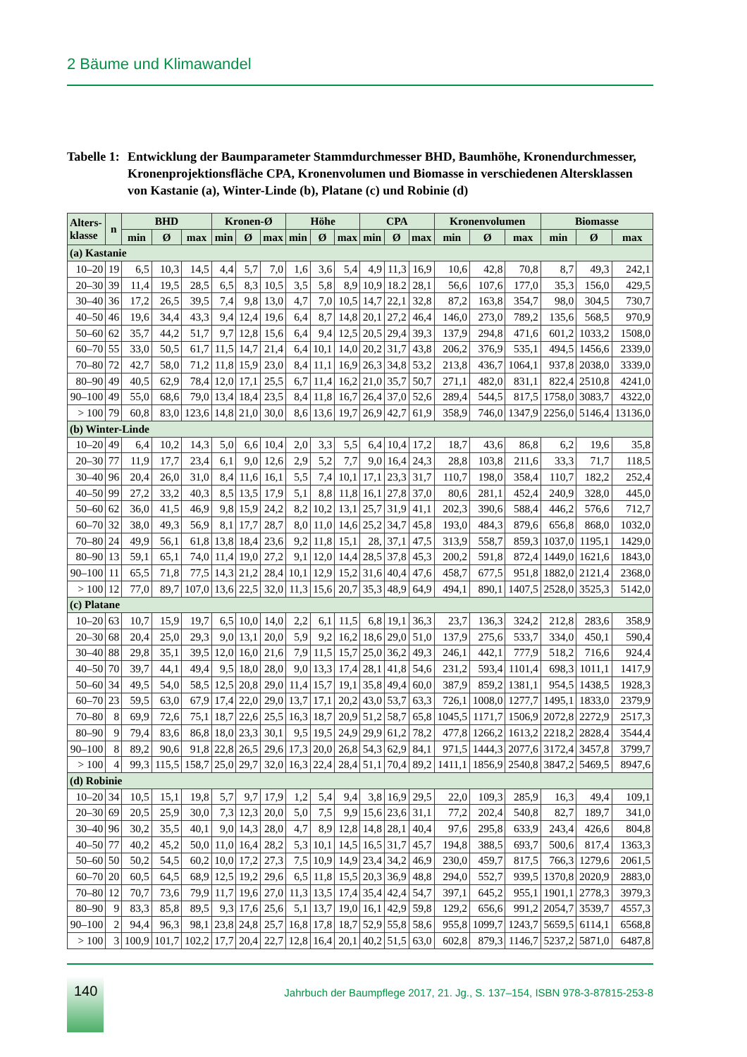2 Bäume und Klimawandel
Tabelle 1:
Entwicklung der Baumparameter Stammdurchmesser BHD, Baumhöhe, Kronendurch­messer, Kronenprojektionsfläche CPA, Kronenvolumen und Biomasse in verschiedenen Altersklassen von Kastanie (a), Winter-Linde (b), Platane (c) und Robinie (d)
| Alters- klasse | n | BHD | | | Kronen-Ø | | | Höhe | | | CPA | | | Kronenvolumen | | | Biomasse | | |
| --- | --- | --- | --- | --- | --- | --- | --- | --- | --- | --- | --- | --- | --- | --- | --- | --- | --- | --- | --- |
| | | min | Ø | max | min | Ø | max | min | Ø | max | min | Ø | max | min | Ø | max | min | Ø | max |
| (a) Kastanie | | | | | | | | | | | | | | | | | | | |
| 10–20 | 19 | 6,5 | 10,3 | 14,5 | 4,4 | 5,7 | 7,0 | 1,6 | 3,6 | 5,4 | 4,9 | 11,3 | 16,9 | 10,6 | 42,8 | 70,8 | 8,7 | 49,3 | 242,1 |
| 20–30 | 39 | 11,4 | 19,5 | 28,5 | 6,5 | 8,3 | 10,5 | 3,5 | 5,8 | 8,9 | 10,9 | 18.2 | 28,1 | 56,6 | 107,6 | 177,0 | 35,3 | 156,0 | 429,5 |
| 30–40 | 36 | 17,2 | 26,5 | 39,5 | 7,4 | 9,8 | 13,0 | 4,7 | 7,0 | 10,5 | 14,7 | 22,1 | 32,8 | 87,2 | 163,8 | 354,7 | 98,0 | 304,5 | 730,7 |
| 40–50 | 46 | 19,6 | 34,4 | 43,3 | 9,4 | 12,4 | 19,6 | 6,4 | 8,7 | 14,8 | 20,1 | 27,2 | 46,4 | 146,0 | 273,0 | 789,2 | 135,6 | 568,5 | 970,9 |
| 50–60 | 62 | 35,7 | 44,2 | 51,7 | 9,7 | 12,8 | 15,6 | 6,4 | 9,4 | 12,5 | 20,5 | 29,4 | 39,3 | 137,9 | 294,8 | 471,6 | 601,2 | 1033,2 | 1508,0 |
| 60–70 | 55 | 33,0 | 50,5 | 61,7 | 11,5 | 14,7 | 21,4 | 6,4 | 10,1 | 14,0 | 20,2 | 31,7 | 43,8 | 206,2 | 376,9 | 535,1 | 494,5 | 1456,6 | 2339,0 |
| 70–80 | 72 | 42,7 | 58,0 | 71,2 | 11,8 | 15,9 | 23,0 | 8,4 | 11,1 | 16,9 | 26,3 | 34,8 | 53,2 | 213,8 | 436,7 | 1064,1 | 937,8 | 2038,0 | 3339,0 |
| 80–90 | 49 | 40,5 | 62,9 | 78,4 | 12,0 | 17,1 | 25,5 | 6,7 | 11,4 | 16,2 | 21,0 | 35,7 | 50,7 | 271,1 | 482,0 | 831,1 | 822,4 | 2510,8 | 4241,0 |
| 90–100 | 49 | 55,0 | 68,6 | 79,0 | 13,4 | 18,4 | 23,5 | 8,4 | 11,8 | 16,7 | 26,4 | 37,0 | 52,6 | 289,4 | 544,5 | 817,5 | 1758,0 | 3083,7 | 4322,0 |
| > 100 | 79 | 60,8 | 83,0 | 123,6 | 14,8 | 21,0 | 30,0 | 8,6 | 13,6 | 19,7 | 26,9 | 42,7 | 61,9 | 358,9 | 746,0 | 1347,9 | 2256,0 | 5146,4 | 13136,0 |
| (b) Winter-Linde | | | | | | | | | | | | | | | | | | | |
| 10–20 | 49 | 6,4 | 10,2 | 14,3 | 5,0 | 6,6 | 10,4 | 2,0 | 3,3 | 5,5 | 6,4 | 10,4 | 17,2 | 18,7 | 43,6 | 86,8 | 6,2 | 19,6 | 35,8 |
| 20–30 | 77 | 11,9 | 17,7 | 23,4 | 6,1 | 9,0 | 12,6 | 2,9 | 5,2 | 7,7 | 9,0 | 16,4 | 24,3 | 28,8 | 103,8 | 211,6 | 33,3 | 71,7 | 118,5 |
| 30–40 | 96 | 20,4 | 26,0 | 31,0 | 8,4 | 11,6 | 16,1 | 5,5 | 7,4 | 10,1 | 17,1 | 23,3 | 31,7 | 110,7 | 198,0 | 358,4 | 110,7 | 182,2 | 252,4 |
| 40–50 | 99 | 27,2 | 33,2 | 40,3 | 8,5 | 13,5 | 17,9 | 5,1 | 8,8 | 11,8 | 16,1 | 27,8 | 37,0 | 80,6 | 281,1 | 452,4 | 240,9 | 328,0 | 445,0 |
| 50–60 | 62 | 36,0 | 41,5 | 46,9 | 9,8 | 15,9 | 24,2 | 8,2 | 10,2 | 13,1 | 25,7 | 31,9 | 41,1 | 202,3 | 390,6 | 588,4 | 446,2 | 576,6 | 712,7 |
| 60–70 | 32 | 38,0 | 49,3 | 56,9 | 8,1 | 17,7 | 28,7 | 8,0 | 11,0 | 14,6 | 25,2 | 34,7 | 45,8 | 193,0 | 484,3 | 879,6 | 656,8 | 868,0 | 1032,0 |
| 70–80 | 24 | 49,9 | 56,1 | 61,8 | 13,8 | 18,4 | 23,6 | 9,2 | 11,8 | 15,1 | 28, | 37,1 | 47,5 | 313,9 | 558,7 | 859,3 | 1037,0 | 1195,1 | 1429,0 |
| 80–90 | 13 | 59,1 | 65,1 | 74,0 | 11,4 | 19,0 | 27,2 | 9,1 | 12,0 | 14,4 | 28,5 | 37,8 | 45,3 | 200,2 | 591,8 | 872,4 | 1449,0 | 1621,6 | 1843,0 |
| 90–100 | 11 | 65,5 | 71,8 | 77,5 | 14,3 | 21,2 | 28,4 | 10,1 | 12,9 | 15,2 | 31,6 | 40,4 | 47,6 | 458,7 | 677,5 | 951,8 | 1882,0 | 2121,4 | 2368,0 |
| > 100 | 12 | 77,0 | 89,7 | 107,0 | 13,6 | 22,5 | 32,0 | 11,3 | 15,6 | 20,7 | 35,3 | 48,9 | 64,9 | 494,1 | 890,1 | 1407,5 | 2528,0 | 3525,3 | 5142,0 |
| (c) Platane | | | | | | | | | | | | | | | | | | | |
| 10–20 | 63 | 10,7 | 15,9 | 19,7 | 6,5 | 10,0 | 14,0 | 2,2 | 6,1 | 11,5 | 6,8 | 19,1 | 36,3 | 23,7 | 136,3 | 324,2 | 212,8 | 283,6 | 358,9 |
| 20–30 | 68 | 20,4 | 25,0 | 29,3 | 9,0 | 13,1 | 20,0 | 5,9 | 9,2 | 16,2 | 18,6 | 29,0 | 51,0 | 137,9 | 275,6 | 533,7 | 334,0 | 450,1 | 590,4 |
| 30–40 | 88 | 29,8 | 35,1 | 39,5 | 12,0 | 16,0 | 21,6 | 7,9 | 11,5 | 15,7 | 25,0 | 36,2 | 49,3 | 246,1 | 442,1 | 777,9 | 518,2 | 716,6 | 924,4 |
| 40–50 | 70 | 39,7 | 44,1 | 49,4 | 9,5 | 18,0 | 28,0 | 9,0 | 13,3 | 17,4 | 28,1 | 41,8 | 54,6 | 231,2 | 593,4 | 1101,4 | 698,3 | 1011,1 | 1417,9 |
| 50–60 | 34 | 49,5 | 54,0 | 58,5 | 12,5 | 20,8 | 29,0 | 11,4 | 15,7 | 19,1 | 35,8 | 49,4 | 60,0 | 387,9 | 859,2 | 1381,1 | 954,5 | 1438,5 | 1928,3 |
| 60–70 | 23 | 59,5 | 63,0 | 67,9 | 17,4 | 22,0 | 29,0 | 13,7 | 17,1 | 20,2 | 43,0 | 53,7 | 63,3 | 726,1 | 1008,0 | 1277,7 | 1495,1 | 1833,0 | 2379,9 |
| 70–80 | 8 | 69,9 | 72,6 | 75,1 | 18,7 | 22,6 | 25,5 | 16,3 | 18,7 | 20,9 | 51,2 | 58,7 | 65,8 | 1045,5 | 1171,7 | 1506,9 | 2072,8 | 2272,9 | 2517,3 |
| 80–90 | 9 | 79,4 | 83,6 | 86,8 | 18,0 | 23,3 | 30,1 | 9,5 | 19,5 | 24,9 | 29,9 | 61,2 | 78,2 | 477,8 | 1266,2 | 1613,2 | 2218,2 | 2828,4 | 3544,4 |
| 90–100 | 8 | 89,2 | 90,6 | 91,8 | 22,8 | 26,5 | 29,6 | 17,3 | 20,0 | 26,8 | 54,3 | 62,9 | 84,1 | 971,5 | 1444,3 | 2077,6 | 3172,4 | 3457,8 | 3799,7 |
| > 100 | 4 | 99,3 | 115,5 | 158,7 | 25,0 | 29,7 | 32,0 | 16,3 | 22,4 | 28,4 | 51,1 | 70,4 | 89,2 | 1411,1 | 1856,9 | 2540,8 | 3847,2 | 5469,5 | 8947,6 |
| (d) Robinie | | | | | | | | | | | | | | | | | | | |
| 10–20 | 34 | 10,5 | 15,1 | 19,8 | 5,7 | 9,7 | 17,9 | 1,2 | 5,4 | 9,4 | 3,8 | 16,9 | 29,5 | 22,0 | 109,3 | 285,9 | 16,3 | 49,4 | 109,1 |
| 20–30 | 69 | 20,5 | 25,9 | 30,0 | 7,3 | 12,3 | 20,0 | 5,0 | 7,5 | 9,9 | 15,6 | 23,6 | 31,1 | 77,2 | 202,4 | 540,8 | 82,7 | 189,7 | 341,0 |
| 30–40 | 96 | 30,2 | 35,5 | 40,1 | 9,0 | 14,3 | 28,0 | 4,7 | 8,9 | 12,8 | 14,8 | 28,1 | 40,4 | 97,6 | 295,8 | 633,9 | 243,4 | 426,6 | 804,8 |
| 40–50 | 77 | 40,2 | 45,2 | 50,0 | 11,0 | 16,4 | 28,2 | 5,3 | 10,1 | 14,5 | 16,5 | 31,7 | 45,7 | 194,8 | 388,5 | 693,7 | 500,6 | 817,4 | 1363,3 |
| 50–60 | 50 | 50,2 | 54,5 | 60,2 | 10,0 | 17,2 | 27,3 | 7,5 | 10,9 | 14,9 | 23,4 | 34,2 | 46,9 | 230,0 | 459,7 | 817,5 | 766,3 | 1279,6 | 2061,5 |
| 60–70 | 20 | 60,5 | 64,5 | 68,9 | 12,5 | 19,2 | 29,6 | 6,5 | 11,8 | 15,5 | 20,3 | 36,9 | 48,8 | 294,0 | 552,7 | 939,5 | 1370,8 | 2020,9 | 2883,0 |
| 70–80 | 12 | 70,7 | 73,6 | 79,9 | 11,7 | 19,6 | 27,0 | 11,3 | 13,5 | 17,4 | 35,4 | 42,4 | 54,7 | 397,1 | 645,2 | 955,1 | 1901,1 | 2778,3 | 3979,3 |
| 80–90 | 9 | 83,3 | 85,8 | 89,5 | 9,3 | 17,6 | 25,6 | 5,1 | 13,7 | 19,0 | 16,1 | 42,9 | 59,8 | 129,2 | 656,6 | 991,2 | 2054,7 | 3539,7 | 4557,3 |
| 90–100 | 2 | 94,4 | 96,3 | 98,1 | 23,8 | 24,8 | 25,7 | 16,8 | 17,8 | 18,7 | 52,9 | 55,8 | 58,6 | 955,8 | 1099,7 | 1243,7 | 5659,5 | 6114,1 | 6568,8 |
| > 100 | 3 | 100,9 | 101,7 | 102,2 | 17,7 | 20,4 | 22,7 | 12,8 | 16,4 | 20,1 | 40,2 | 51,5 | 63,0 | 602,8 | 879,3 | 1146,7 | 5237,2 | 5871,0 | 6487,8 |
140
Jahrbuch der Baumpflege 2017, 21. Jg., S. 137–154, ISBN 978-3-87815-253-8